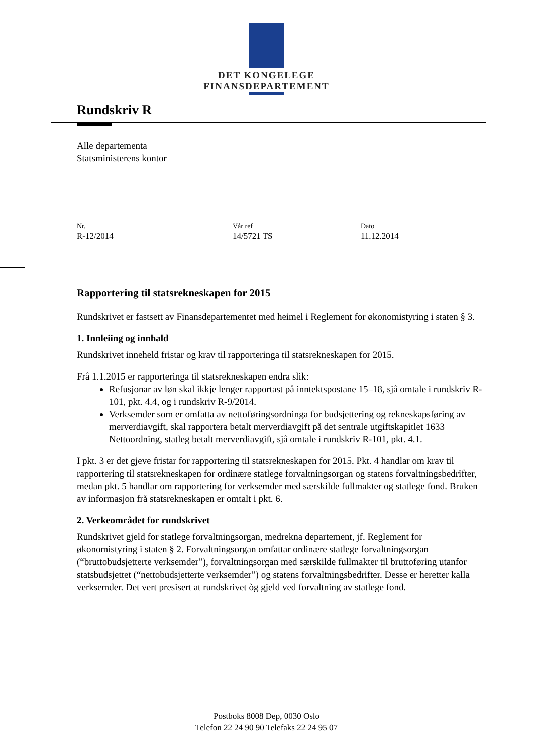DET KONGELEGE
FINANSDEPARTEMENT
Rundskriv R
Alle departementa
Statsministerens kontor
Nr.
R-12/2014
Vår ref
14/5721 TS
Dato
11.12.2014
Rapportering til statsrekneskapen for 2015
Rundskrivet er fastsett av Finansdepartementet med heimel i Reglement for økonomistyring i staten § 3.
1. Innleiing og innhald
Rundskrivet inneheld fristar og krav til rapporteringa til statsrekneskapen for 2015.
Frå 1.1.2015 er rapporteringa til statsrekneskapen endra slik:
Refusjonar av løn skal ikkje lenger rapportast på inntektspostane 15–18, sjå omtale i rundskriv R-101, pkt. 4.4, og i rundskriv R-9/2014.
Verksemder som er omfatta av nettoføringsordninga for budsjettering og rekneskapsføring av merverdiavgift, skal rapportera betalt merverdiavgift på det sentrale utgiftskapitlet 1633 Nettoordning, statleg betalt merverdiavgift, sjå omtale i rundskriv R-101, pkt. 4.1.
I pkt. 3 er det gjeve fristar for rapportering til statsrekneskapen for 2015. Pkt. 4 handlar om krav til rapportering til statsrekneskapen for ordinære statlege forvaltningsorgan og statens forvaltningsbedrifter, medan pkt. 5 handlar om rapportering for verksemder med særskilde fullmakter og statlege fond. Bruken av informasjon frå statsrekneskapen er omtalt i pkt. 6.
2. Verkeområdet for rundskrivet
Rundskrivet gjeld for statlege forvaltningsorgan, medrekna departement, jf. Reglement for økonomistyring i staten § 2. Forvaltningsorgan omfattar ordinære statlege forvaltningsorgan (“bruttobudsjetterte verksemder”), forvaltningsorgan med særskilde fullmakter til bruttoføring utanfor statsbudsjettet (“nettobudsjetterte verksemder”) og statens forvaltningsbedrifter. Desse er heretter kalla verksemder. Det vert presisert at rundskrivet òg gjeld ved forvaltning av statlege fond.
Postboks 8008 Dep, 0030 Oslo
Telefon 22 24 90 90 Telefaks 22 24 95 07